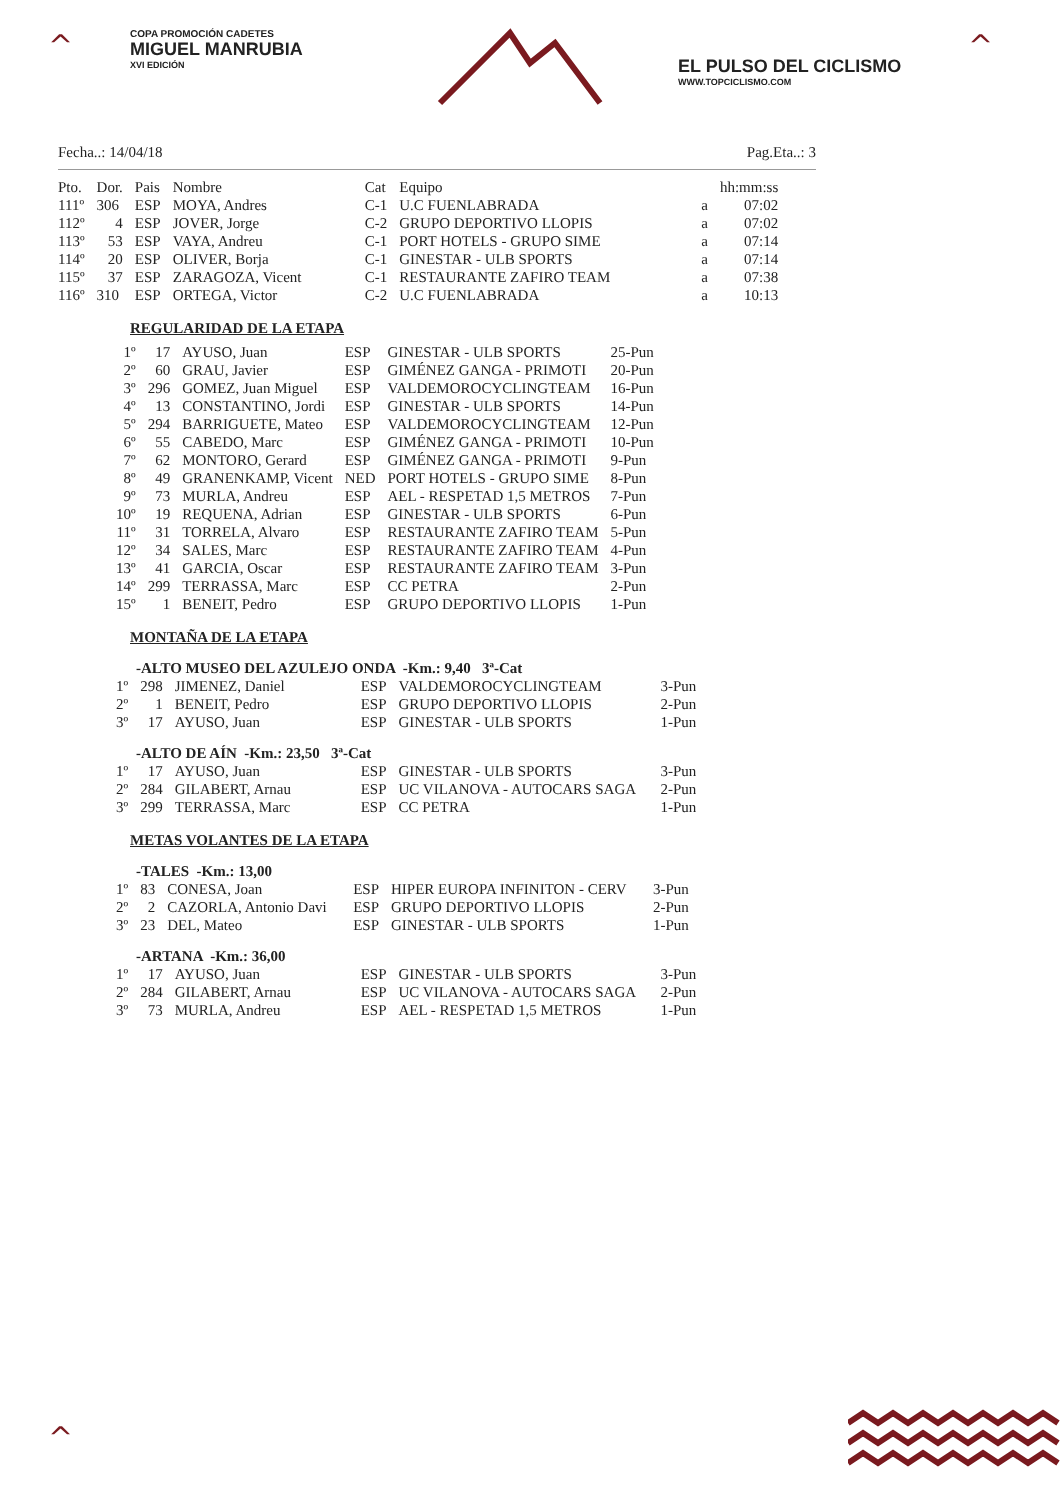^
COPA PROMOCIÓN CADETES
MIGUEL MANRUBIA
XVI EDICIÓN
EL PULSO DEL CICLISMO
WWW.TOPCICLISMO.COM
^
Fecha..: 14/04/18 Pag.Eta..: 3
| Pto. | Dor. | Pais | Nombre | Cat | Equipo | | hh:mm:ss |
| --- | --- | --- | --- | --- | --- | --- | --- |
| 111º | 306 | ESP | MOYA, Andres | C-1 | U.C FUENLABRADA | a | 07:02 |
| 112º | 4 | ESP | JOVER, Jorge | C-2 | GRUPO DEPORTIVO LLOPIS | a | 07:02 |
| 113º | 53 | ESP | VAYA, Andreu | C-1 | PORT HOTELS - GRUPO SIME | a | 07:14 |
| 114º | 20 | ESP | OLIVER, Borja | C-1 | GINESTAR - ULB SPORTS | a | 07:14 |
| 115º | 37 | ESP | ZARAGOZA, Vicent | C-1 | RESTAURANTE ZAFIRO TEAM | a | 07:38 |
| 116º | 310 | ESP | ORTEGA, Victor | C-2 | U.C FUENLABRADA | a | 10:13 |
REGULARIDAD DE LA ETAPA
| 1º | 17 | AYUSO, Juan | ESP | GINESTAR - ULB SPORTS | 25-Pun |
| 2º | 60 | GRAU, Javier | ESP | GIMÉNEZ GANGA - PRIMOTI | 20-Pun |
| 3º | 296 | GOMEZ, Juan Miguel | ESP | VALDEMOROCYCLINGTEAM | 16-Pun |
| 4º | 13 | CONSTANTINO, Jordi | ESP | GINESTAR - ULB SPORTS | 14-Pun |
| 5º | 294 | BARRIGUETE, Mateo | ESP | VALDEMOROCYCLINGTEAM | 12-Pun |
| 6º | 55 | CABEDO, Marc | ESP | GIMÉNEZ GANGA - PRIMOTI | 10-Pun |
| 7º | 62 | MONTORO, Gerard | ESP | GIMÉNEZ GANGA - PRIMOTI | 9-Pun |
| 8º | 49 | GRANENKAMP, Vicent | NED | PORT HOTELS - GRUPO SIME | 8-Pun |
| 9º | 73 | MURLA, Andreu | ESP | AEL - RESPETAD 1,5 METROS | 7-Pun |
| 10º | 19 | REQUENA, Adrian | ESP | GINESTAR - ULB SPORTS | 6-Pun |
| 11º | 31 | TORRELA, Alvaro | ESP | RESTAURANTE ZAFIRO TEAM | 5-Pun |
| 12º | 34 | SALES, Marc | ESP | RESTAURANTE ZAFIRO TEAM | 4-Pun |
| 13º | 41 | GARCIA, Oscar | ESP | RESTAURANTE ZAFIRO TEAM | 3-Pun |
| 14º | 299 | TERRASSA, Marc | ESP | CC PETRA | 2-Pun |
| 15º | 1 | BENEIT, Pedro | ESP | GRUPO DEPORTIVO LLOPIS | 1-Pun |
MONTAÑA DE LA ETAPA
-ALTO MUSEO DEL AZULEJO ONDA -Km.: 9,40 3ª-Cat
| 1º | 298 | JIMENEZ, Daniel | ESP | VALDEMOROCYCLINGTEAM | 3-Pun |
| 2º | 1 | BENEIT, Pedro | ESP | GRUPO DEPORTIVO LLOPIS | 2-Pun |
| 3º | 17 | AYUSO, Juan | ESP | GINESTAR - ULB SPORTS | 1-Pun |
-ALTO DE AÍN -Km.: 23,50 3ª-Cat
| 1º | 17 | AYUSO, Juan | ESP | GINESTAR - ULB SPORTS | 3-Pun |
| 2º | 284 | GILABERT, Arnau | ESP | UC VILANOVA - AUTOCARS SAGA | 2-Pun |
| 3º | 299 | TERRASSA, Marc | ESP | CC PETRA | 1-Pun |
METAS VOLANTES DE LA ETAPA
-TALES -Km.: 13,00
| 1º | 83 | CONESA, Joan | ESP | HIPER EUROPA INFINITON - CERV | 3-Pun |
| 2º | 2 | CAZORLA, Antonio Davi | ESP | GRUPO DEPORTIVO LLOPIS | 2-Pun |
| 3º | 23 | DEL, Mateo | ESP | GINESTAR - ULB SPORTS | 1-Pun |
-ARTANA -Km.: 36,00
| 1º | 17 | AYUSO, Juan | ESP | GINESTAR - ULB SPORTS | 3-Pun |
| 2º | 284 | GILABERT, Arnau | ESP | UC VILANOVA - AUTOCARS SAGA | 2-Pun |
| 3º | 73 | MURLA, Andreu | ESP | AEL - RESPETAD 1,5 METROS | 1-Pun |
^